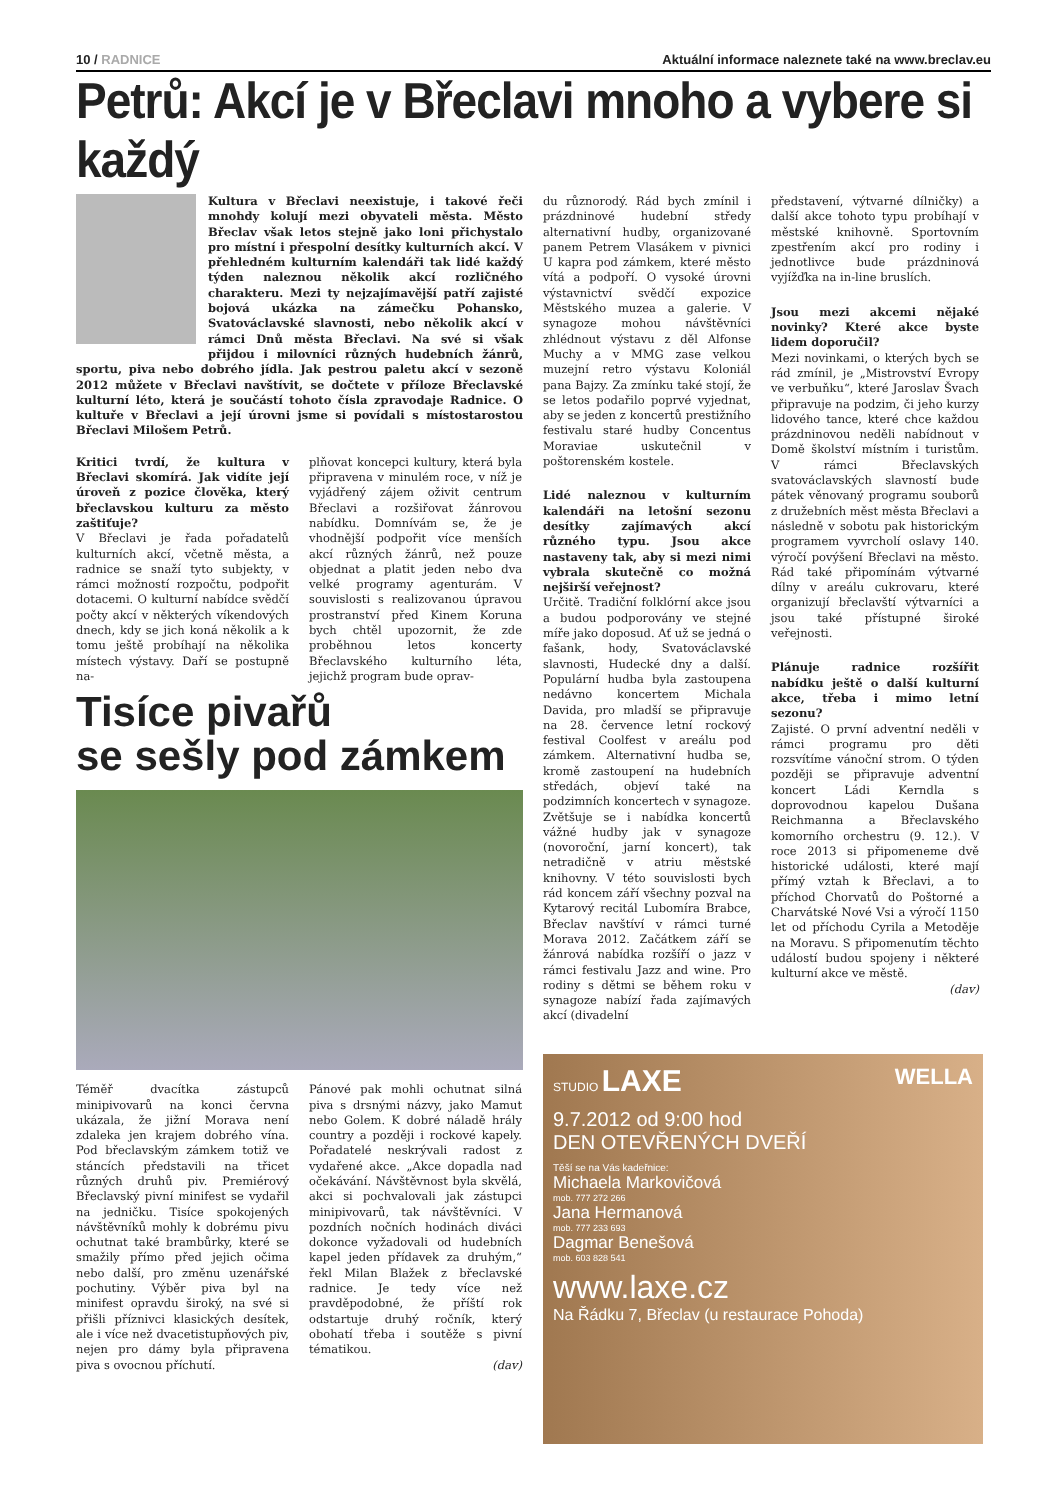10 / RADNICE Aktuální informace naleznete také na www.breclav.eu
Petrů: Akcí je v Břeclavi mnoho a vybere si každý
Kultura v Břeclavi neexistuje, i takové řeči mnohdy kolují mezi obyvateli města. Město Břeclav však letos stejně jako loni přichystalo pro místní i přespolní desítky kulturních akcí. V přehledném kulturním kalendáři tak lidé každý týden naleznou několik akcí rozličného charakteru. Mezi ty nejzajímavější patří zajisté bojová ukázka na zámečku Pohansko, Svatováclavské slavnosti, nebo několik akcí v rámci Dnů města Břeclavi. Na své si však přijdou i milovníci různých hudebních žánrů, sportu, piva nebo dobrého jídla. Jak pestrou paletu akcí v sezoně 2012 můžete v Břeclavi navštívit, se dočtete v příloze Břeclavské kulturní léto, která je součástí tohoto čísla zpravodaje Radnice. O kultuře v Břeclavi a její úrovni jsme si povídali s místostarostou Břeclavi Milošem Petrů.
Kritici tvrdí, že kultura v Břeclavi skomírá. Jak vidíte její úroveň z pozice člověka, který břeclavskou kulturu za město zaštiťuje?
V Břeclavi je řada pořadatelů kulturních akcí, včetně města, a radnice se snaží tyto subjekty, v rámci možností rozpočtu, podpořit dotacemi. O kulturní nabídce svědčí počty akcí v některých víkendových dnech, kdy se jich koná několik a k tomu ještě probíhají na několika místech výstavy. Daří se postupně na-
plňovat koncepci kultury, která byla připravena v minulém roce, v níž je vyjádřený zájem oživit centrum Břeclavi a rozšiřovat žánrovou nabídku. Domnívám se, že je vhodnější podpořit více menších akcí různých žánrů, než pouze objednat a platit jeden nebo dva velké programy agenturám. V souvislosti s realizovanou úpravou prostranství před Kinem Koruna bych chtěl upozornit, že zde proběhnou letos koncerty Břeclavského kulturního léta, jejichž program bude oprav-
Tisíce pivařů
se sešly pod zámkem
Téměř dvacítka zástupců minipivovarů na konci června ukázala, že jižní Morava není zdaleka jen krajem dobrého vína. Pod břeclavským zámkem totiž ve stáncích představili na třicet různých druhů piv. Premiérový Břeclavský pivní minifest se vydařil na jedničku. Tisíce spokojených návštěvníků mohly k dobrému pivu ochutnat také brambůrky, které se smažily přímo před jejich očima nebo další, pro změnu uzenářské pochutiny. Výběr piva byl na minifest opravdu široký, na své si přišli příznivci klasických desítek, ale i více než dvacetistupňových piv, nejen pro dámy byla připravena piva s ovocnou příchutí.
Pánové pak mohli ochutnat silná piva s drsnými názvy, jako Mamut nebo Golem. K dobré náladě hrály country a později i rockové kapely. Pořadatelé neskrývali radost z vydařené akce. „Akce dopadla nad očekávání. Návštěvnost byla skvělá, akci si pochvalovali jak zástupci minipivovarů, tak návštěvníci. V pozdních nočních hodinách diváci dokonce vyžadovali od hudebních kapel jeden přídavek za druhým,“ řekl Milan Blažek z břeclavské radnice. Je tedy více než pravděpodobné, že příští rok odstartuje druhý ročník, který obohatí třeba i soutěže s pivní tématikou.
(dav)
du různorodý. Rád bych zmínil i prázdninové hudební středy alternativní hudby, organizované panem Petrem Vlasákem v pivnici U kapra pod zámkem, které město vítá a podpoří. O vysoké úrovni výstavnictví svědčí expozice Městského muzea a galerie. V synagoze mohou návštěvníci zhlédnout výstavu z děl Alfonse Muchy a v MMG zase velkou muzejní retro výstavu Koloniál pana Bajzy. Za zmínku také stojí, že se letos podařilo poprvé vyjednat, aby se jeden z koncertů prestižního festivalu staré hudby Concentus Moraviae uskutečnil v poštorenském kostele.
Lidé naleznou v kulturním kalendáři na letošní sezonu desítky zajímavých akcí různého typu. Jsou akce nastaveny tak, aby si mezi nimi vybrala skutečně co možná nejširší veřejnost?
Určitě. Tradiční folklórní akce jsou a budou podporovány ve stejné míře jako doposud. Ať už se jedná o fašank, hody, Svatováclavské slavnosti, Hudecké dny a další. Populární hudba byla zastoupena nedávno koncertem Michala Davida, pro mladší se připravuje na 28. července letní rockový festival Coolfest v areálu pod zámkem. Alternativní hudba se, kromě zastoupení na hudebních středách, objeví také na podzimních koncertech v synagoze. Zvětšuje se i nabídka koncertů vážné hudby jak v synagoze (novoroční, jarní koncert), tak netradičně v atriu městské knihovny. V této souvislosti bych rád koncem září všechny pozval na Kytarový recitál Lubomíra Brabce, Břeclav navštíví v rámci turné Morava 2012. Začátkem září se žánrová nabídka rozšíří o jazz v rámci festivalu Jazz and wine. Pro rodiny s dětmi se během roku v synagoze nabízí řada zajímavých akcí (divadelní
představení, výtvarné dílničky) a další akce tohoto typu probíhají v městské knihovně. Sportovním zpestřením akcí pro rodiny i jednotlivce bude prázdninová vyjížďka na in-line bruslích.
Jsou mezi akcemi nějaké novinky? Které akce byste lidem doporučil?
Mezi novinkami, o kterých bych se rád zmínil, je „Mistrovství Evropy ve verbuňku“, které Jaroslav Švach připravuje na podzim, či jeho kurzy lidového tance, které chce každou prázdninovou neděli nabídnout v Domě školství místním i turistům. V rámci Břeclavských svatováclavských slavností bude pátek věnovaný programu souborů z družebních měst města Břeclavi a následně v sobotu pak historickým programem vyvrcholí oslavy 140. výročí povýšení Břeclavi na město. Rád také připomínám výtvarné dílny v areálu cukrovaru, které organizují břeclavští výtvarníci a jsou také přístupné široké veřejnosti.
Plánuje radnice rozšířit nabídku ještě o další kulturní akce, třeba i mimo letní sezonu?
Zajisté. O první adventní neděli v rámci programu pro děti rozsvítíme vánoční strom. O týden později se připravuje adventní koncert Ládi Kerndla s doprovodnou kapelou Dušana Reichmanna a Břeclavského komorního orchestru (9. 12.). V roce 2013 si připomeneme dvě historické události, které mají přímý vztah k Břeclavi, a to příchod Chorvatů do Poštorné a Charvátské Nové Vsi a výročí 1150 let od příchodu Cyrila a Metoděje na Moravu. S připomenutím těchto událostí budou spojeny i některé kulturní akce ve městě.
(dav)
STUDIO LAXE WELLA
9.7.2012 od 9:00 hod
DEN OTEVŘENÝCH DVEŘÍ
Těší se na Vás kadeřnice:
Michaela Markovičová
mob. 777 272 266
Jana Hermanová
mob. 777 233 693
Dagmar Benešová
mob. 603 828 541
www.laxe.cz
Na Řádku 7, Břeclav (u restaurace Pohoda)